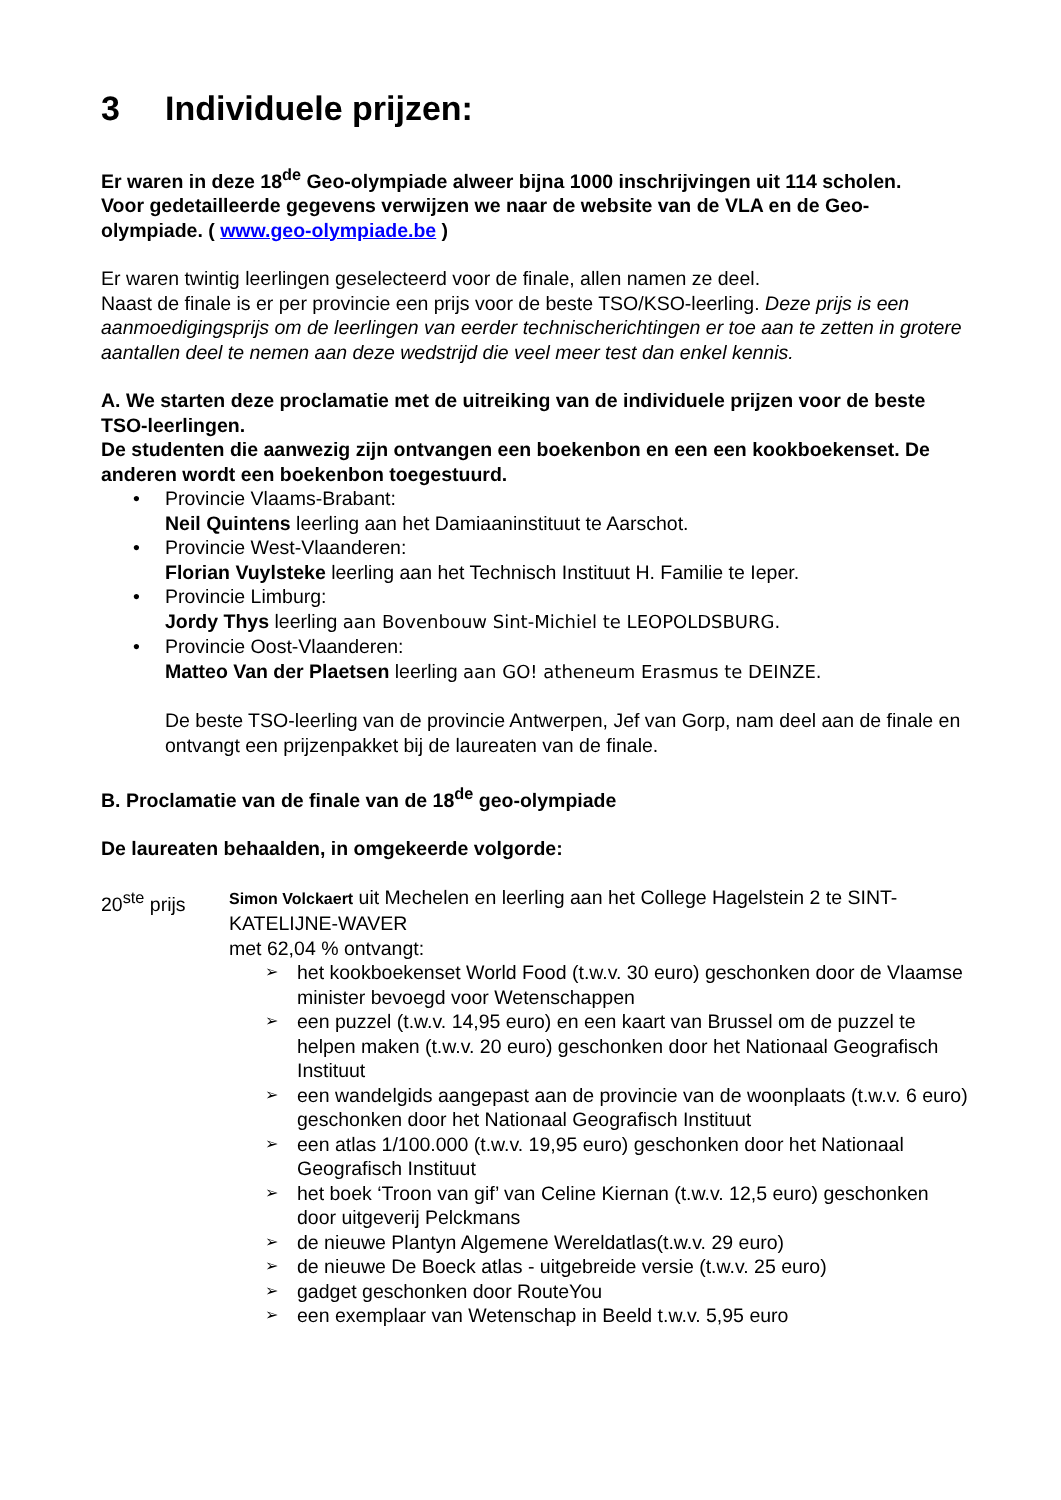3 Individuele prijzen:
Er waren in deze 18<sup>de</sup> Geo-olympiade alweer bijna 1000 inschrijvingen uit 114 scholen.
Voor gedetailleerde gegevens verwijzen we naar de website van de VLA en de Geo-olympiade. ( www.geo-olympiade.be )
Er waren twintig leerlingen geselecteerd voor de finale, allen namen ze deel.
Naast de finale is er per provincie een prijs voor de beste TSO/KSO-leerling. Deze prijs is een aanmoedigingsprijs om de leerlingen van eerder technischerichtingen er toe aan te zetten in grotere aantallen deel te nemen aan deze wedstrijd die veel meer test dan enkel kennis.
A. We starten deze proclamatie met de uitreiking van de individuele prijzen voor de beste TSO-leerlingen.
De studenten die aanwezig zijn ontvangen een boekenbon en een een kookboekenset. De anderen wordt een boekenbon toegestuurd.
Provincie Vlaams-Brabant:
Neil Quintens leerling aan het Damiaaninstituut te Aarschot.
Provincie West-Vlaanderen:
Florian Vuylsteke leerling aan het Technisch Instituut H. Familie te Ieper.
Provincie Limburg:
Jordy Thys leerling aan Bovenbouw Sint-Michiel te LEOPOLDSBURG.
Provincie Oost-Vlaanderen:
Matteo Van der Plaetsen leerling aan GO! atheneum Erasmus te DEINZE.
De beste TSO-leerling van de provincie Antwerpen, Jef van Gorp, nam deel aan de finale en ontvangt een prijzenpakket bij de laureaten van de finale.
B. Proclamatie van de finale van de 18<sup>de</sup> geo-olympiade
De laureaten behaalden, in omgekeerde volgorde:
20<sup>ste</sup> prijs
Simon Volckaert uit Mechelen en leerling aan het College Hagelstein 2 te SINT-KATELIJNE-WAVER
met 62,04 % ontvangt:
het kookboekenset World Food (t.w.v. 30 euro) geschonken door de Vlaamse minister bevoegd voor Wetenschappen
een puzzel (t.w.v. 14,95 euro) en een kaart van Brussel om de puzzel te helpen maken (t.w.v. 20 euro) geschonken door het Nationaal Geografisch Instituut
een wandelgids aangepast aan de provincie van de woonplaats (t.w.v. 6 euro) geschonken door het Nationaal Geografisch Instituut
een atlas 1/100.000 (t.w.v. 19,95 euro) geschonken door het Nationaal Geografisch Instituut
het boek ‘Troon van gif’ van Celine Kiernan (t.w.v. 12,5 euro) geschonken door uitgeverij Pelckmans
de nieuwe Plantyn Algemene Wereldatlas(t.w.v. 29 euro)
de nieuwe De Boeck atlas - uitgebreide versie (t.w.v. 25 euro)
gadget geschonken door RouteYou
een exemplaar van Wetenschap in Beeld t.w.v. 5,95 euro